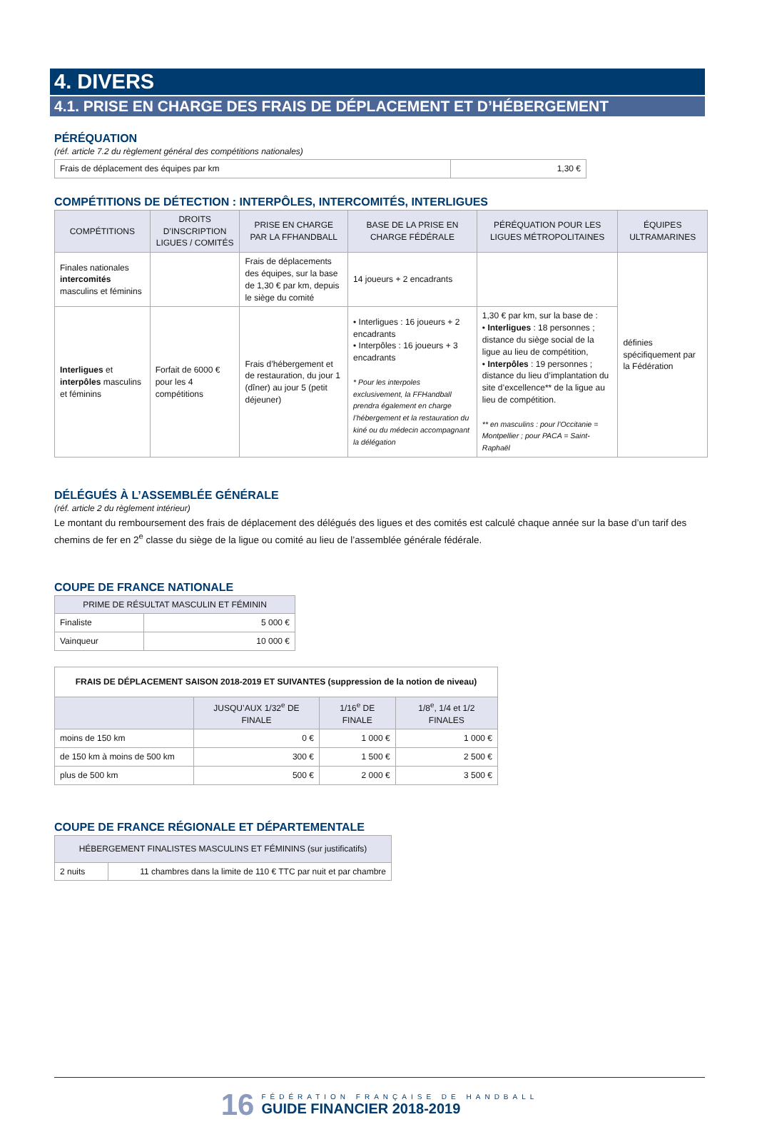4. DIVERS
4.1. PRISE EN CHARGE DES FRAIS DE DÉPLACEMENT ET D’HÉBERGEMENT
PÉRÉQUATION
(réf. article 7.2 du règlement général des compétitions nationales)
| Frais de déplacement des équipes par km | 1,30 € |
COMPÉTITIONS DE DÉTECTION : INTERPÔLES, INTERCOMITÉS, INTERLIGUES
| COMPÉTITIONS | DROITS D’INSCRIPTION LIGUES / COMITÉS | PRISE EN CHARGE PAR LA FFHANDBALL | BASE DE LA PRISE EN CHARGE FÉDÉRALE | PÉRÉQUATION POUR LES LIGUES MÉTROPOLITAINES | ÉQUIPES ULTRAMARINES |
| --- | --- | --- | --- | --- | --- |
| Finales nationales intercomités masculins et féminins | | Frais de déplacements des équipes, sur la base de 1,30 € par km, depuis le siège du comité | 14 joueurs + 2 encadrants | | définies spécifiquement par la Fédération |
| Interligues et interpôles masculins et féminins | Forfait de 6000 € pour les 4 compétitions | Frais d’hébergement et de restauration, du jour 1 (dîner) au jour 5 (petit déjeuner) | • Interligues : 16 joueurs + 2 encadrants • Interpôles : 16 joueurs + 3 encadrants * Pour les interpoles exclusivement, la FFHandball prendra également en charge l’hébergement et la restauration du kiné ou du médecin accompagnant la délégation | 1,30 € par km, sur la base de : • Interligues : 18 personnes ; distance du siège social de la ligue au lieu de compétition, • Interpôles : 19 personnes ; distance du lieu d’implantation du site d’excellence** de la ligue au lieu de compétition. ** en masculins : pour l’Occitanie = Montpellier ; pour PACA = Saint-Raphaël | |
DÉLÉGUÉS À L’ASSEMBLÉE GÉNÉRALE
(réf. article 2 du règlement intérieur)
Le montant du remboursement des frais de déplacement des délégués des ligues et des comités est calculé chaque année sur la base d’un tarif des chemins de fer en 2<sup>e</sup> classe du siège de la ligue ou comité au lieu de l’assemblée générale fédérale.
COUPE DE FRANCE NATIONALE
| PRIME DE RÉSULTAT MASCULIN ET FÉMININ | |
| --- | --- |
| Finaliste | 5 000 € |
| Vainqueur | 10 000 € |
| FRAIS DE DÉPLACEMENT SAISON 2018-2019 ET SUIVANTES (suppression de la notion de niveau) | | | |
| | JUSQU’AUX 1/32<sup>e</sup> DE FINALE | 1/16<sup>e</sup> DE FINALE | 1/8<sup>e</sup>, 1/4 et 1/2 FINALES |
| moins de 150 km | 0 € | 1 000 € | 1 000 € |
| de 150 km à moins de 500 km | 300 € | 1 500 € | 2 500 € |
| plus de 500 km | 500 € | 2 000 € | 3 500 € |
COUPE DE FRANCE RÉGIONALE ET DÉPARTEMENTALE
| HÉBERGEMENT FINALISTES MASCULINS ET FÉMININS (sur justificatifs) | |
| --- | --- |
| 2 nuits | 11 chambres dans la limite de 110 € TTC par nuit et par chambre |
16
FÉDÉRATION FRANÇAISE DE HANDBALL
GUIDE FINANCIER 2018-2019